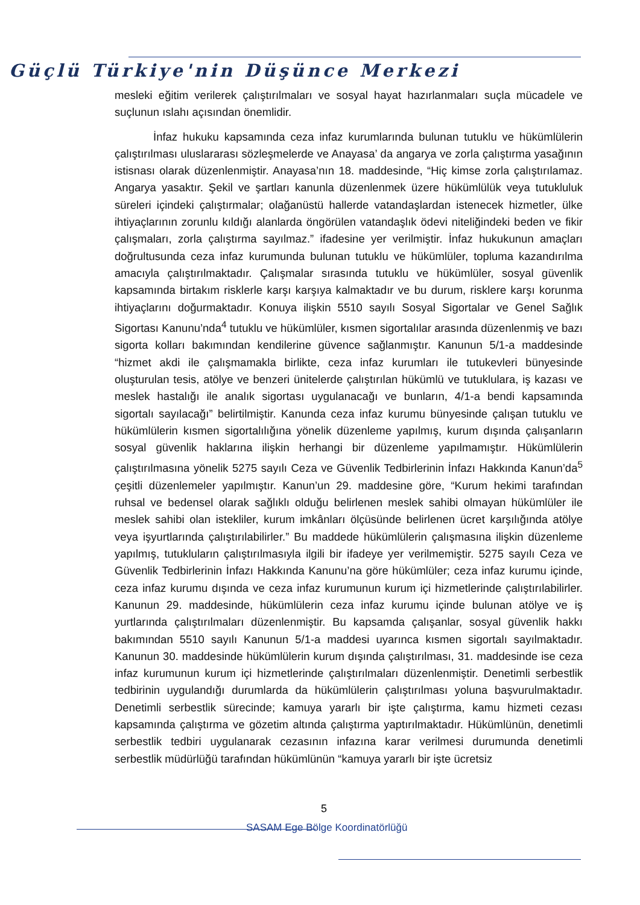Güçlü Türkiye'nin Düşünce Merkezi
mesleki eğitim verilerek çalıştırılmaları ve sosyal hayat hazırlanmaları suçla mücadele ve suçlunun ıslahı açısından önemlidir.
İnfaz hukuku kapsamında ceza infaz kurumlarında bulunan tutuklu ve hükümlülerin çalıştırılması uluslararası sözleşmelerde ve Anayasa’ da angarya ve zorla çalıştırma yasağının istisnası olarak düzenlenmiştir. Anayasa’nın 18. maddesinde, “Hiç kimse zorla çalıştırılamaz. Angarya yasaktır. Şekil ve şartları kanunla düzenlenmek üzere hükümlülük veya tutukluluk süreleri içindeki çalıştırmalar; olağanüstü hallerde vatandaşlardan istenecek hizmetler, ülke ihtiyaçlarının zorunlu kıldığı alanlarda öngörülen vatandaşlık ödevi niteliğindeki beden ve fikir çalışmaları, zorla çalıştırma sayılmaz.” ifadesine yer verilmiştir. İnfaz hukukunun amaçları doğrultusunda ceza infaz kurumunda bulunan tutuklu ve hükümlüler, topluma kazandırılma amacıyla çalıştırılmaktadır. Çalışmalar sırasında tutuklu ve hükümlüler, sosyal güvenlik kapsamında birtakım risklerle karşı karşıya kalmaktadır ve bu durum, risklere karşı korunma ihtiyaçlarını doğurmaktadır. Konuya ilişkin 5510 sayılı Sosyal Sigortalar ve Genel Sağlık Sigortası Kanunu’nda<sup>4</sup> tutuklu ve hükümlüler, kısmen sigortalılar arasında düzenlenmiş ve bazı sigorta kolları bakımından kendilerine güvence sağlanmıştır. Kanunun 5/1-a maddesinde “hizmet akdi ile çalışmamakla birlikte, ceza infaz kurumları ile tutukevleri bünyesinde oluşturulan tesis, atölye ve benzeri ünitelerde çalıştırılan hükümlü ve tutuklulara, iş kazası ve meslek hastalığı ile analık sigortası uygulanacağı ve bunların, 4/1-a bendi kapsamında sigortalı sayılacağı” belirtilmiştir. Kanunda ceza infaz kurumu bünyesinde çalışan tutuklu ve hükümlülerin kısmen sigortalılığına yönelik düzenleme yapılmış, kurum dışında çalışanların sosyal güvenlik haklarına ilişkin herhangi bir düzenleme yapılmamıştır. Hükümlülerin çalıştırılmasına yönelik 5275 sayılı Ceza ve Güvenlik Tedbirlerinin İnfazı Hakkında Kanun’da<sup>5</sup> çeşitli düzenlemeler yapılmıştır. Kanun’un 29. maddesine göre, “Kurum hekimi tarafından ruhsal ve bedensel olarak sağlıklı olduğu belirlenen meslek sahibi olmayan hükümlüler ile meslek sahibi olan istekliler, kurum imkânları ölçüsünde belirlenen ücret karşılığında atölye veya işyurtlarında çalıştırılabilirler.” Bu maddede hükümlülerin çalışmasına ilişkin düzenleme yapılmış, tutukluların çalıştırılmasıyla ilgili bir ifadeye yer verilmemiştir. 5275 sayılı Ceza ve Güvenlik Tedbirlerinin İnfazı Hakkında Kanunu’na göre hükümlüler; ceza infaz kurumu içinde, ceza infaz kurumu dışında ve ceza infaz kurumunun kurum içi hizmetlerinde çalıştırılabilirler. Kanunun 29. maddesinde, hükümlülerin ceza infaz kurumu içinde bulunan atölye ve iş yurtlarında çalıştırılmaları düzenlenmiştir. Bu kapsamda çalışanlar, sosyal güvenlik hakkı bakımından 5510 sayılı Kanunun 5/1-a maddesi uyarınca kısmen sigortalı sayılmaktadır. Kanunun 30. maddesinde hükümlülerin kurum dışında çalıştırılması, 31. maddesinde ise ceza infaz kurumunun kurum içi hizmetlerinde çalıştırılmaları düzenlenmiştir. Denetimli serbestlik tedbirinin uygulandığı durumlarda da hükümlülerin çalıştırılması yoluna başvurulmaktadır. Denetimli serbestlik sürecinde; kamuya yararlı bir işte çalıştırma, kamu hizmeti cezası kapsamında çalıştırma ve gözetim altında çalıştırma yaptırılmaktadır. Hükümlünün, denetimli serbestlik tedbiri uygulanarak cezasının infazına karar verilmesi durumunda denetimli serbestlik müdürlüğü tarafından hükümlünün “kamuya yararlı bir işte ücretsiz
5
SASAM Ege Bölge Koordinatörlüğü